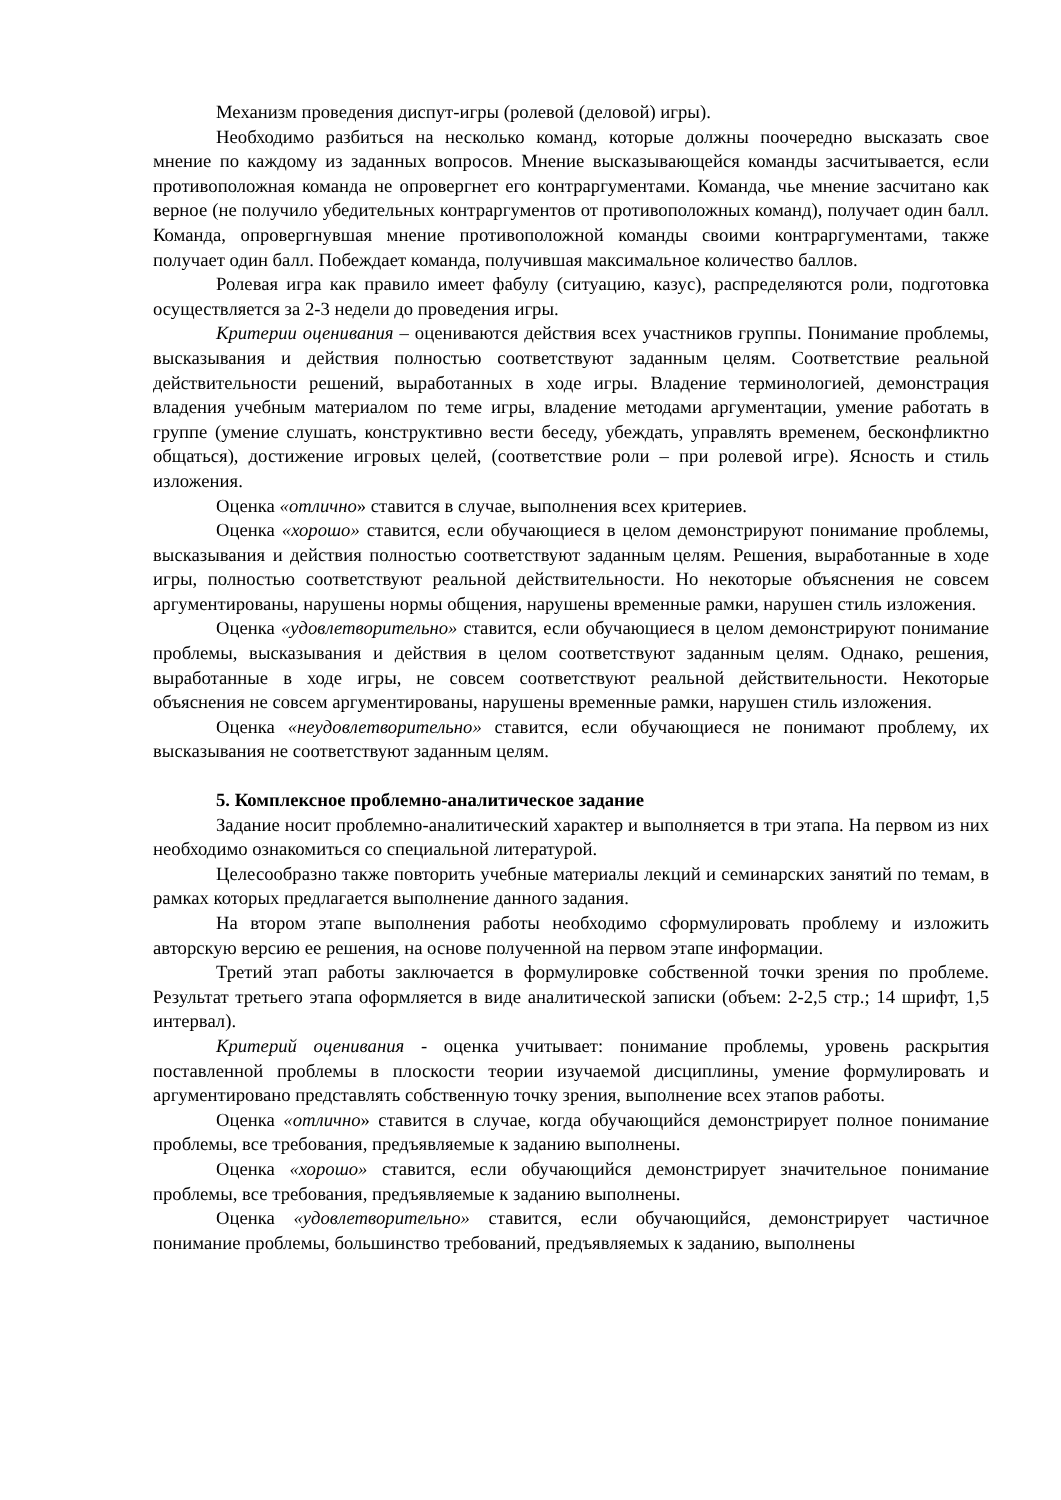Механизм проведения диспут-игры (ролевой (деловой) игры).
Необходимо разбиться на несколько команд, которые должны поочередно высказать свое мнение по каждому из заданных вопросов. Мнение высказывающейся команды засчитывается, если противоположная команда не опровергнет его контраргументами. Команда, чье мнение засчитано как верное (не получило убедительных контраргументов от противоположных команд), получает один балл. Команда, опровергнувшая мнение противоположной команды своими контраргументами, также получает один балл. Побеждает команда, получившая максимальное количество баллов.
Ролевая игра как правило имеет фабулу (ситуацию, казус), распределяются роли, подготовка осуществляется за 2-3 недели до проведения игры.
Критерии оценивания – оцениваются действия всех участников группы. Понимание проблемы, высказывания и действия полностью соответствуют заданным целям. Соответствие реальной действительности решений, выработанных в ходе игры. Владение терминологией, демонстрация владения учебным материалом по теме игры, владение методами аргументации, умение работать в группе (умение слушать, конструктивно вести беседу, убеждать, управлять временем, бесконфликтно общаться), достижение игровых целей, (соответствие роли – при ролевой игре). Ясность и стиль изложения.
Оценка «отлично» ставится в случае, выполнения всех критериев.
Оценка «хорошо» ставится, если обучающиеся в целом демонстрируют понимание проблемы, высказывания и действия полностью соответствуют заданным целям. Решения, выработанные в ходе игры, полностью соответствуют реальной действительности. Но некоторые объяснения не совсем аргументированы, нарушены нормы общения, нарушены временные рамки, нарушен стиль изложения.
Оценка «удовлетворительно» ставится, если обучающиеся в целом демонстрируют понимание проблемы, высказывания и действия в целом соответствуют заданным целям. Однако, решения, выработанные в ходе игры, не совсем соответствуют реальной действительности. Некоторые объяснения не совсем аргументированы, нарушены временные рамки, нарушен стиль изложения.
Оценка «неудовлетворительно» ставится, если обучающиеся не понимают проблему, их высказывания не соответствуют заданным целям.
5. Комплексное проблемно-аналитическое задание
Задание носит проблемно-аналитический характер и выполняется в три этапа. На первом из них необходимо ознакомиться со специальной литературой.
Целесообразно также повторить учебные материалы лекций и семинарских занятий по темам, в рамках которых предлагается выполнение данного задания.
На втором этапе выполнения работы необходимо сформулировать проблему и изложить авторскую версию ее решения, на основе полученной на первом этапе информации.
Третий этап работы заключается в формулировке собственной точки зрения по проблеме. Результат третьего этапа оформляется в виде аналитической записки (объем: 2-2,5 стр.; 14 шрифт, 1,5 интервал).
Критерий оценивания - оценка учитывает: понимание проблемы, уровень раскрытия поставленной проблемы в плоскости теории изучаемой дисциплины, умение формулировать и аргументировано представлять собственную точку зрения, выполнение всех этапов работы.
Оценка «отлично» ставится в случае, когда обучающийся демонстрирует полное понимание проблемы, все требования, предъявляемые к заданию выполнены.
Оценка «хорошо» ставится, если обучающийся демонстрирует значительное понимание проблемы, все требования, предъявляемые к заданию выполнены.
Оценка «удовлетворительно» ставится, если обучающийся, демонстрирует частичное понимание проблемы, большинство требований, предъявляемых к заданию, выполнены